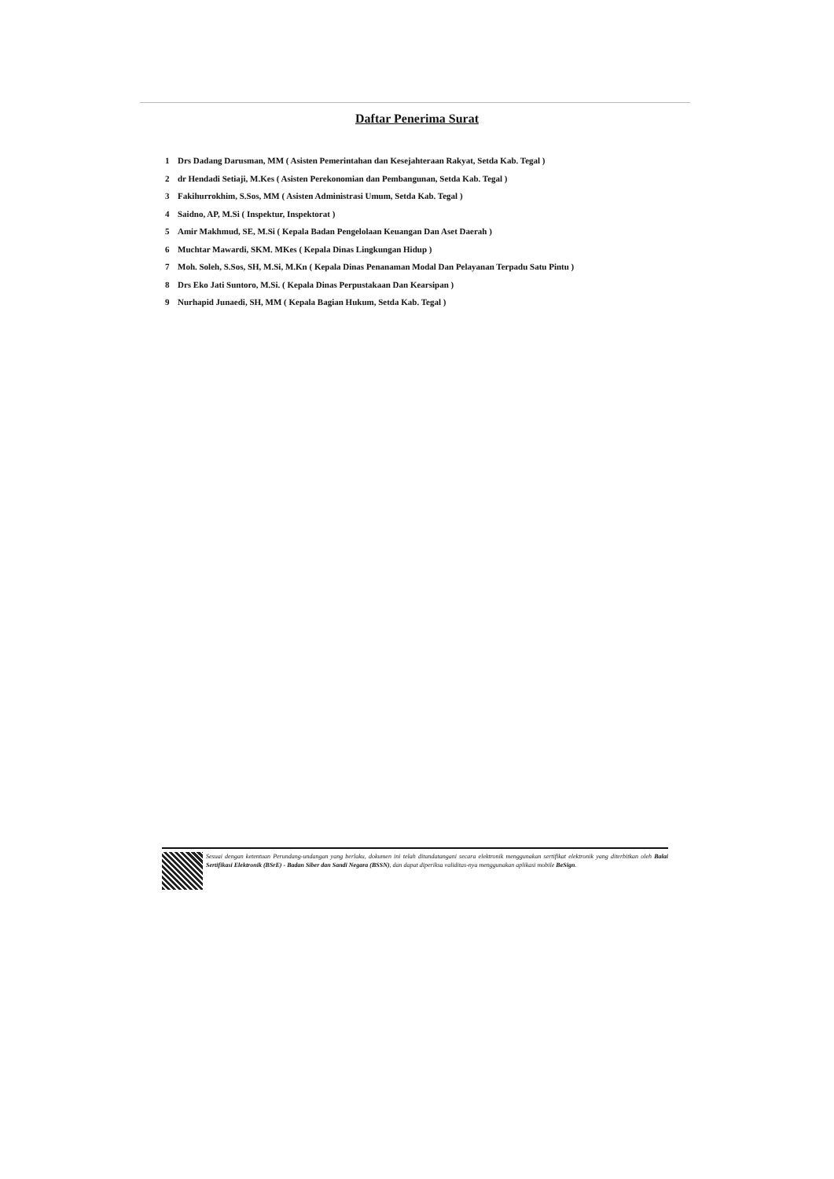Daftar Penerima Surat
1 Drs Dadang Darusman, MM ( Asisten Pemerintahan dan Kesejahteraan Rakyat, Setda Kab. Tegal )
2 dr Hendadi Setiaji, M.Kes ( Asisten Perekonomian dan Pembangunan, Setda Kab. Tegal )
3 Fakihurrokhim, S.Sos, MM ( Asisten Administrasi Umum, Setda Kab. Tegal )
4 Saidno, AP, M.Si ( Inspektur, Inspektorat )
5 Amir Makhmud, SE, M.Si ( Kepala Badan Pengelolaan Keuangan Dan Aset Daerah )
6 Muchtar Mawardi, SKM. MKes ( Kepala Dinas Lingkungan Hidup )
7 Moh. Soleh, S.Sos, SH, M.Si, M.Kn ( Kepala Dinas Penanaman Modal Dan Pelayanan Terpadu Satu Pintu )
8 Drs Eko Jati Suntoro, M.Si. ( Kepala Dinas Perpustakaan Dan Kearsipan )
9 Nurhapid Junaedi, SH, MM ( Kepala Bagian Hukum, Setda Kab. Tegal )
Sesuai dengan ketentuan Perundang-undangan yang berlaku, dokumen ini telah ditandatangani secara elektronik menggunakan sertifikat elektronik yang diterbitkan oleh Balai Sertifikasi Elektronik (BSrE) - Badan Siber dan Sandi Negara (BSSN), dan dapat diperiksa validitas-nya menggunakan aplikasi mobile BeSign.